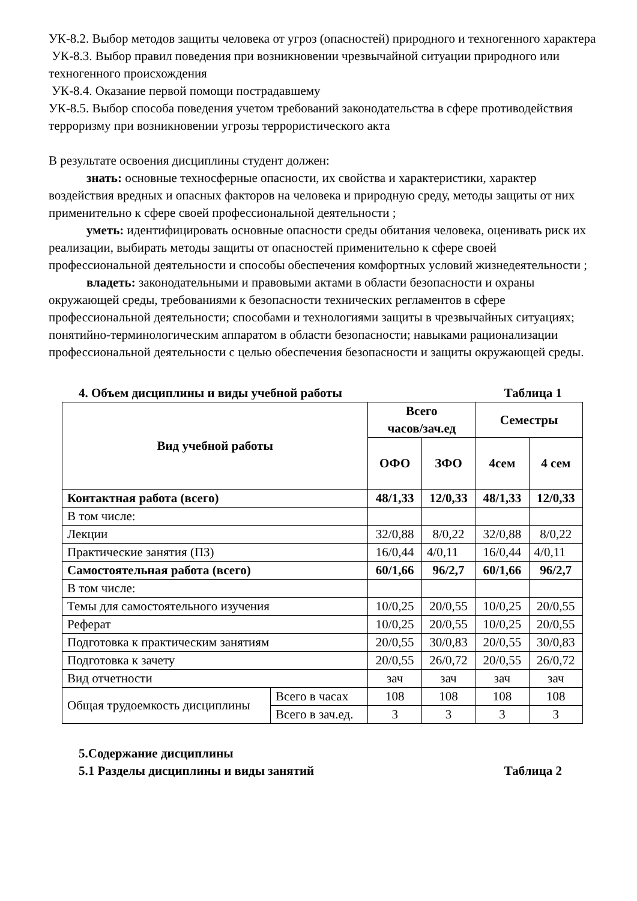УК-8.2. Выбор методов защиты человека от угроз (опасностей) природного и техногенного характера
УК-8.3. Выбор правил поведения при возникновении чрезвычайной ситуации природного или техногенного происхождения
УК-8.4. Оказание первой помощи пострадавшему
УК-8.5. Выбор способа поведения учетом требований законодательства в сфере противодействия терроризму при возникновении угрозы террористического акта
В результате освоения дисциплины студент должен:
знать: основные техносферные опасности, их свойства и характеристики, характер воздействия вредных и опасных факторов на человека и природную среду, методы защиты от них применительно к сфере своей профессиональной деятельности ;
уметь: идентифицировать основные опасности среды обитания человека, оценивать риск их реализации, выбирать методы защиты от опасностей применительно к сфере своей профессиональной деятельности и способы обеспечения комфортных условий жизнедеятельности ;
владеть: законодательными и правовыми актами в области безопасности и охраны окружающей среды, требованиями к безопасности технических регламентов в сфере профессиональной деятельности; способами и технологиями защиты в чрезвычайных ситуациях; понятийно-терминологическим аппаратом в области безопасности; навыками рационализации профессиональной деятельности с целью обеспечения безопасности и защиты окружающей среды.
4. Объем дисциплины и виды учебной работы Таблица 1
| Вид учебной работы | | Всего часов/зач.ед | | Семестры | |
| --- | --- | --- | --- | --- | --- |
| | | ОФО | ЗФО | 4сем | 4 сем |
| Контактная работа (всего) | | 48/1,33 | 12/0,33 | 48/1,33 | 12/0,33 |
| В том числе: | | | | | |
| Лекции | | 32/0,88 | 8/0,22 | 32/0,88 | 8/0,22 |
| Практические занятия (ПЗ) | | 16/0,44 | 4/0,11 | 16/0,44 | 4/0,11 |
| Самостоятельная работа (всего) | | 60/1,66 | 96/2,7 | 60/1,66 | 96/2,7 |
| В том числе: | | | | | |
| Темы для самостоятельного изучения | | 10/0,25 | 20/0,55 | 10/0,25 | 20/0,55 |
| Реферат | | 10/0,25 | 20/0,55 | 10/0,25 | 20/0,55 |
| Подготовка к практическим занятиям | | 20/0,55 | 30/0,83 | 20/0,55 | 30/0,83 |
| Подготовка к зачету | | 20/0,55 | 26/0,72 | 20/0,55 | 26/0,72 |
| Вид отчетности | | зач | зач | зач | зач |
| Общая трудоемкость дисциплины | Всего в часах | 108 | 108 | 108 | 108 |
| | Всего в зач.ед. | 3 | 3 | 3 | 3 |
5.Содержание дисциплины
5.1 Разделы дисциплины и виды занятий Таблица 2